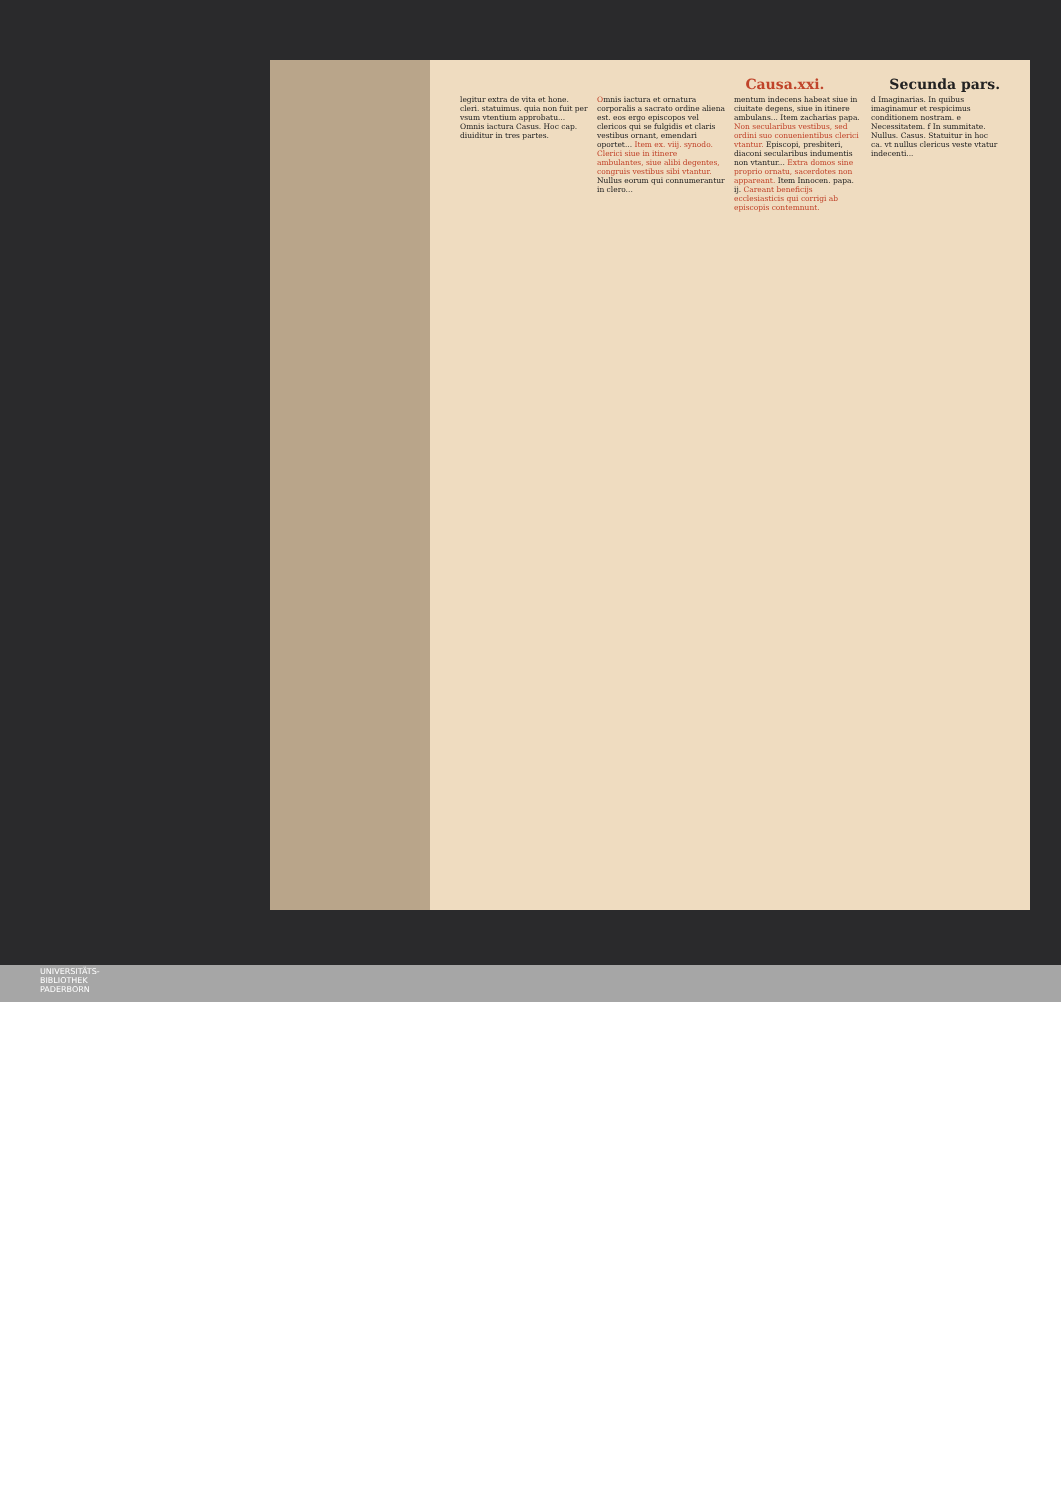Causa.xxi. Secunda pars.
legitur extra de vita et hone. cleri. statuimus. quia non fuit per vsum vtentium approbatu... Omnis iactura Casus. Hoc cap. diuiditur in tres partes.
Omnis iactura et ornatura corporalis a sacrato ordine aliena est. eos ergo episcopos vel clericos qui se fulgidis et claris vestibus ornant, emendari oportet... Item ex. viij. synodo. Clerici siue in itinere ambulantes, siue alibi degentes, congruis vestibus sibi vtantur. Nullus eorum qui connumerantur in clero...
mentum indecens habeat siue in ciuitate degens, siue in itinere ambulans... Item zacharias papa. Non secularibus vestibus, sed ordini suo conuenientibus clerici vtantur. Episcopi, presbiteri, diaconi secularibus indumentis non vtantur... Extra domos sine proprio ornatu, sacerdotes non appareant. Item Innocen. papa. ij. Careant beneficijs ecclesiasticis qui corrigi ab episcopis contemnunt.
d Imaginarias. In quibus imaginamur et respicimus conditionem nostram. e Necessitatem. f In summitate. Nullus. Casus. Statuitur in hoc ca. vt nullus clericus veste vtatur indecenti...
UNIVERSITÄTS-
BIBLIOTHEK
PADERBORN